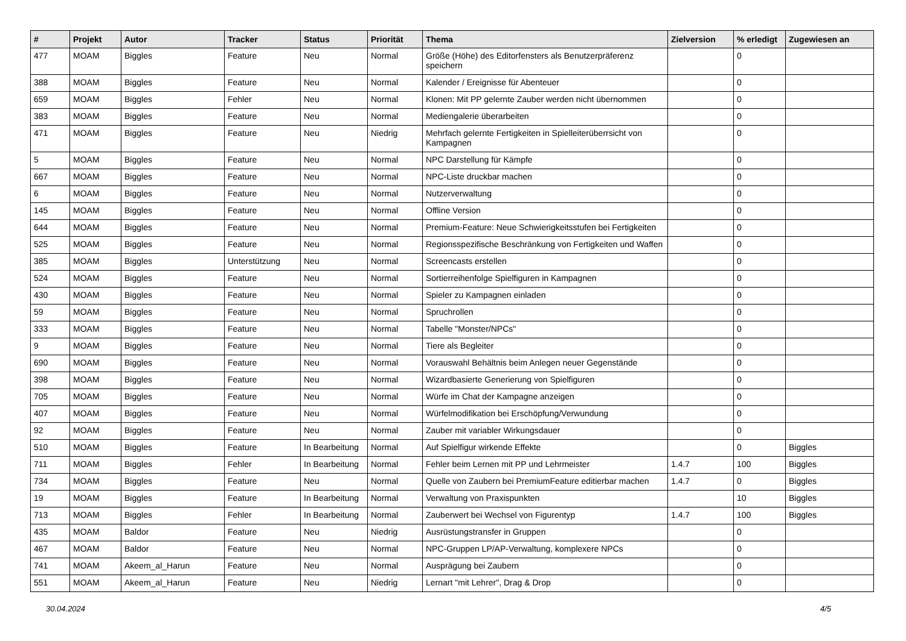| # | Projekt | Autor | Tracker | Status | Priorität | Thema | Zielversion | % erledigt | Zugewiesen an |
| --- | --- | --- | --- | --- | --- | --- | --- | --- | --- |
| 477 | MOAM | Biggles | Feature | Neu | Normal | Größe (Höhe) des Editorfensters als Benutzerpräferenz speichern | | 0 | |
| 388 | MOAM | Biggles | Feature | Neu | Normal | Kalender / Ereignisse für Abenteuer | | 0 | |
| 659 | MOAM | Biggles | Fehler | Neu | Normal | Klonen: Mit PP gelernte Zauber werden nicht übernommen | | 0 | |
| 383 | MOAM | Biggles | Feature | Neu | Normal | Mediengalerie überarbeiten | | 0 | |
| 471 | MOAM | Biggles | Feature | Neu | Niedrig | Mehrfach gelernte Fertigkeiten in Spielleiterüberrsicht von Kampagnen | | 0 | |
| 5 | MOAM | Biggles | Feature | Neu | Normal | NPC Darstellung für Kämpfe | | 0 | |
| 667 | MOAM | Biggles | Feature | Neu | Normal | NPC-Liste druckbar machen | | 0 | |
| 6 | MOAM | Biggles | Feature | Neu | Normal | Nutzerverwaltung | | 0 | |
| 145 | MOAM | Biggles | Feature | Neu | Normal | Offline Version | | 0 | |
| 644 | MOAM | Biggles | Feature | Neu | Normal | Premium-Feature: Neue Schwierigkeitsstufen bei Fertigkeiten | | 0 | |
| 525 | MOAM | Biggles | Feature | Neu | Normal | Regionsspezifische Beschränkung von Fertigkeiten und Waffen | | 0 | |
| 385 | MOAM | Biggles | Unterstützung | Neu | Normal | Screencasts erstellen | | 0 | |
| 524 | MOAM | Biggles | Feature | Neu | Normal | Sortierreihenfolge Spielfiguren in Kampagnen | | 0 | |
| 430 | MOAM | Biggles | Feature | Neu | Normal | Spieler zu Kampagnen einladen | | 0 | |
| 59 | MOAM | Biggles | Feature | Neu | Normal | Spruchrollen | | 0 | |
| 333 | MOAM | Biggles | Feature | Neu | Normal | Tabelle "Monster/NPCs" | | 0 | |
| 9 | MOAM | Biggles | Feature | Neu | Normal | Tiere als Begleiter | | 0 | |
| 690 | MOAM | Biggles | Feature | Neu | Normal | Vorauswahl Behältnis beim Anlegen neuer Gegenstände | | 0 | |
| 398 | MOAM | Biggles | Feature | Neu | Normal | Wizardbasierte Generierung von Spielfiguren | | 0 | |
| 705 | MOAM | Biggles | Feature | Neu | Normal | Würfe im Chat der Kampagne anzeigen | | 0 | |
| 407 | MOAM | Biggles | Feature | Neu | Normal | Würfelmodifikation bei Erschöpfung/Verwundung | | 0 | |
| 92 | MOAM | Biggles | Feature | Neu | Normal | Zauber mit variabler Wirkungsdauer | | 0 | |
| 510 | MOAM | Biggles | Feature | In Bearbeitung | Normal | Auf Spielfigur wirkende Effekte | | 0 | Biggles |
| 711 | MOAM | Biggles | Fehler | In Bearbeitung | Normal | Fehler beim Lernen mit PP und Lehrmeister | 1.4.7 | 100 | Biggles |
| 734 | MOAM | Biggles | Feature | Neu | Normal | Quelle von Zaubern bei PremiumFeature editierbar machen | 1.4.7 | 0 | Biggles |
| 19 | MOAM | Biggles | Feature | In Bearbeitung | Normal | Verwaltung von Praxispunkten | | 10 | Biggles |
| 713 | MOAM | Biggles | Fehler | In Bearbeitung | Normal | Zauberwert bei Wechsel von Figurentyp | 1.4.7 | 100 | Biggles |
| 435 | MOAM | Baldor | Feature | Neu | Niedrig | Ausrüstungstransfer in Gruppen | | 0 | |
| 467 | MOAM | Baldor | Feature | Neu | Normal | NPC-Gruppen LP/AP-Verwaltung, komplexere NPCs | | 0 | |
| 741 | MOAM | Akeem_al_Harun | Feature | Neu | Normal | Ausprägung bei Zaubern | | 0 | |
| 551 | MOAM | Akeem_al_Harun | Feature | Neu | Niedrig | Lernart "mit Lehrer", Drag & Drop | | 0 | |
30.04.2024 4/5